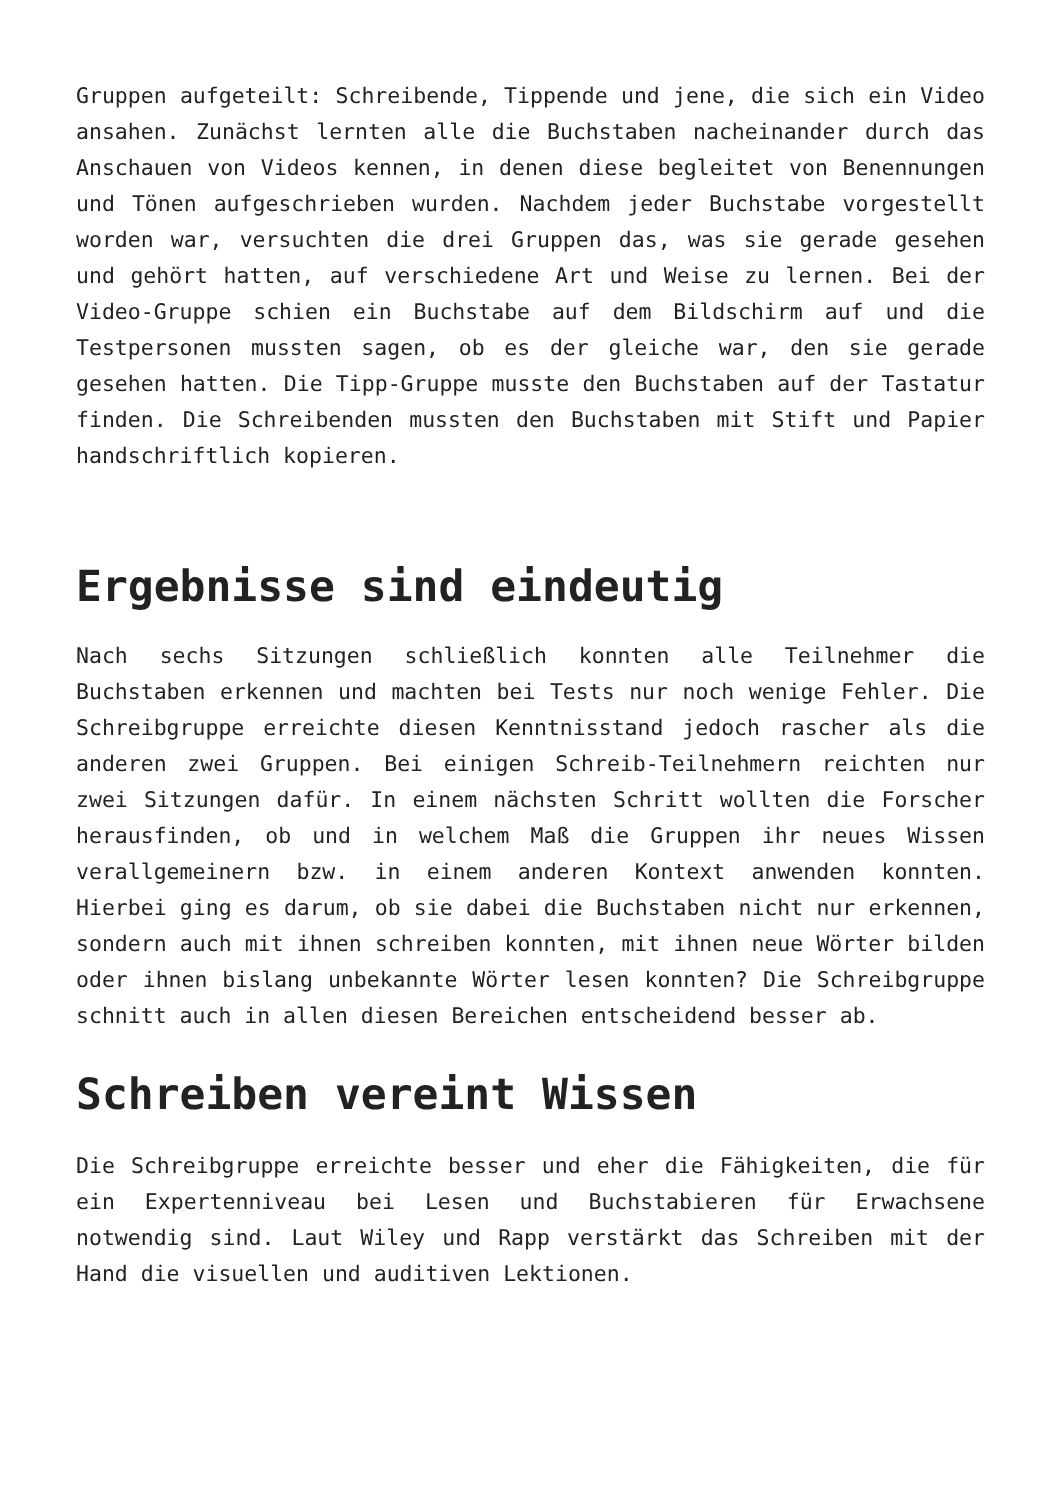Gruppen aufgeteilt: Schreibende, Tippende und jene, die sich ein Video ansahen. Zunächst lernten alle die Buchstaben nacheinander durch das Anschauen von Videos kennen, in denen diese begleitet von Benennungen und Tönen aufgeschrieben wurden. Nachdem jeder Buchstabe vorgestellt worden war, versuchten die drei Gruppen das, was sie gerade gesehen und gehört hatten, auf verschiedene Art und Weise zu lernen. Bei der Video-Gruppe schien ein Buchstabe auf dem Bildschirm auf und die Testpersonen mussten sagen, ob es der gleiche war, den sie gerade gesehen hatten. Die Tipp-Gruppe musste den Buchstaben auf der Tastatur finden. Die Schreibenden mussten den Buchstaben mit Stift und Papier handschriftlich kopieren.
Ergebnisse sind eindeutig
Nach sechs Sitzungen schließlich konnten alle Teilnehmer die Buchstaben erkennen und machten bei Tests nur noch wenige Fehler. Die Schreibgruppe erreichte diesen Kenntnisstand jedoch rascher als die anderen zwei Gruppen. Bei einigen Schreib-Teilnehmern reichten nur zwei Sitzungen dafür. In einem nächsten Schritt wollten die Forscher herausfinden, ob und in welchem Maß die Gruppen ihr neues Wissen verallgemeinern bzw. in einem anderen Kontext anwenden konnten. Hierbei ging es darum, ob sie dabei die Buchstaben nicht nur erkennen, sondern auch mit ihnen schreiben konnten, mit ihnen neue Wörter bilden oder ihnen bislang unbekannte Wörter lesen konnten? Die Schreibgruppe schnitt auch in allen diesen Bereichen entscheidend besser ab.
Schreiben vereint Wissen
Die Schreibgruppe erreichte besser und eher die Fähigkeiten, die für ein Expertenniveau bei Lesen und Buchstabieren für Erwachsene notwendig sind. Laut Wiley und Rapp verstärkt das Schreiben mit der Hand die visuellen und auditiven Lektionen.